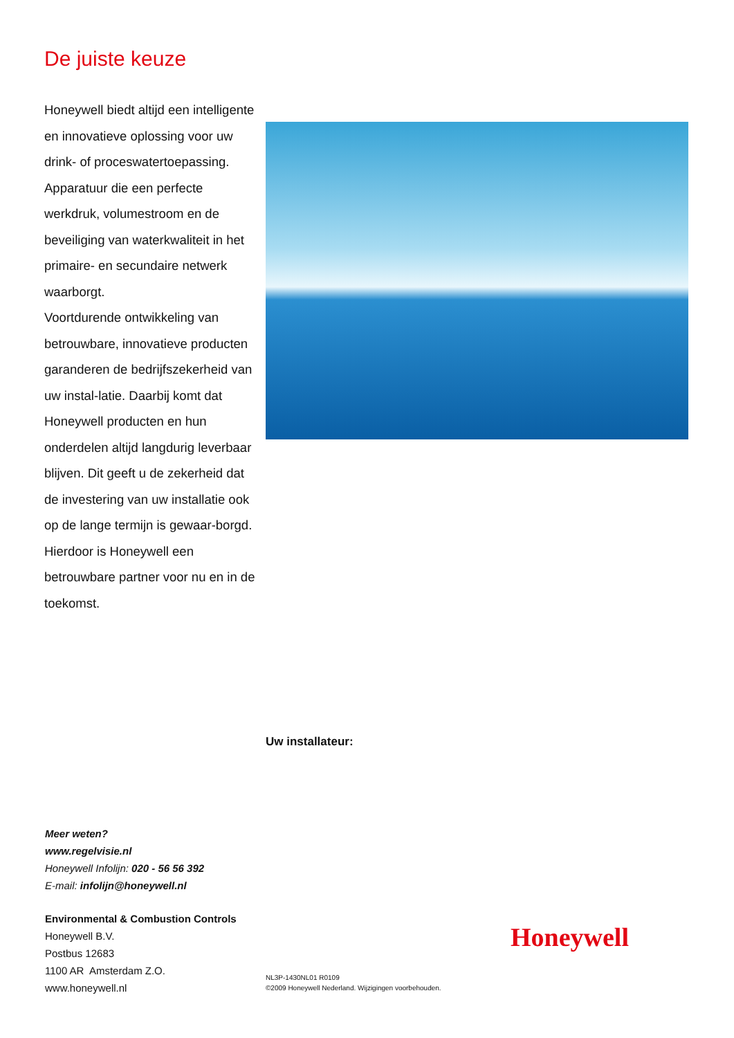De juiste keuze
Honeywell biedt altijd een intelligente en innovatieve oplossing voor uw drink- of proceswatertoepassing.
Apparatuur die een perfecte werkdruk, volumestroom en de beveiliging van waterkwaliteit in het primaire- en secundaire netwerk waarborgt.
Voortdurende ontwikkeling van betrouwbare, innovatieve producten garanderen de bedrijfszekerheid van uw instal-latie. Daarbij komt dat Honeywell producten en hun onderdelen altijd langdurig leverbaar blijven. Dit geeft u de zekerheid dat de investering van uw installatie ook op de lange termijn is gewaar-borgd.
Hierdoor is Honeywell een betrouwbare partner voor nu en in de toekomst.
Uw installateur:
Meer weten?
www.regelvisie.nl
Honeywell Infolijn: 020 - 56 56 392
E-mail: infolijn@honeywell.nl
Environmental & Combustion Controls
Honeywell B.V.
Postbus 12683
1100 AR Amsterdam Z.O.
www.honeywell.nl
Honeywell
NL3P-1430NL01 R0109
©2009 Honeywell Nederland. Wijzigingen voorbehouden.